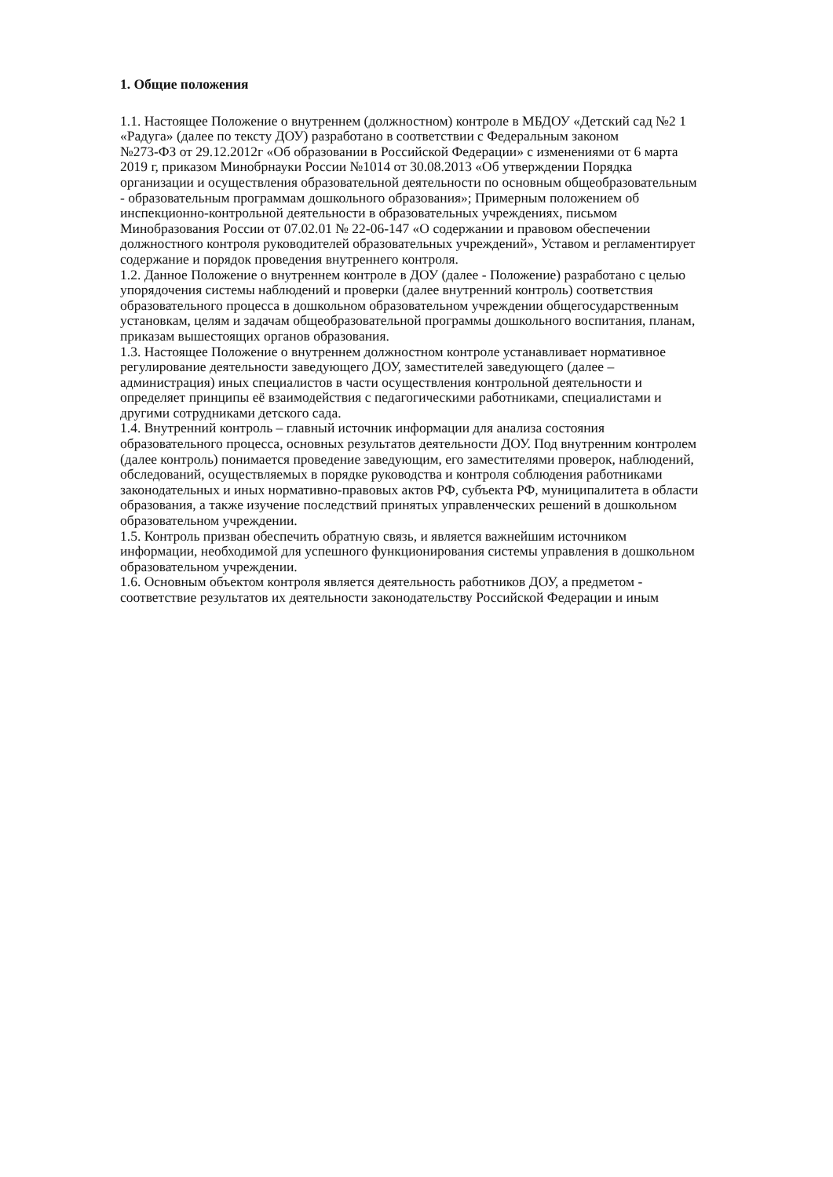1. Общие положения
1.1. Настоящее Положение о внутреннем (должностном) контроле в МБДОУ «Детский сад №2 1
«Радуга» (далее по тексту ДОУ) разработано в соответствии с Федеральным законом
№273-ФЗ от 29.12.2012г «Об образовании в Российской Федерации» с изменениями от 6 марта
2019 г, приказом Минобрнауки России №1014 от 30.08.2013 «Об утверждении Порядка
организации и осуществления образовательной деятельности по основным общеобразовательным
- образовательным программам дошкольного образования»; Примерным положением об
инспекционно-контрольной деятельности в образовательных учреждениях, письмом
Минобразования России от 07.02.01 № 22-06-147 «О содержании и правовом обеспечении
должностного контроля руководителей образовательных учреждений», Уставом и регламентирует
содержание и порядок проведения внутреннего контроля.
1.2. Данное Положение о внутреннем контроле в ДОУ (далее - Положение) разработано с целью
упорядочения системы наблюдений и проверки (далее внутренний контроль) соответствия
образовательного процесса в дошкольном образовательном учреждении общегосударственным
установкам, целям и задачам общеобразовательной программы дошкольного воспитания, планам,
приказам вышестоящих органов образования.
1.3. Настоящее Положение о внутреннем должностном контроле устанавливает нормативное
регулирование деятельности заведующего ДОУ, заместителей заведующего (далее –
администрация) иных специалистов в части осуществления контрольной деятельности и
определяет принципы её взаимодействия с педагогическими работниками, специалистами и
другими сотрудниками детского сада.
1.4. Внутренний контроль – главный источник информации для анализа состояния
образовательного процесса, основных результатов деятельности ДОУ. Под внутренним контролем
(далее контроль) понимается проведение заведующим, его заместителями проверок, наблюдений,
обследований, осуществляемых в порядке руководства и контроля соблюдения работниками
законодательных и иных нормативно-правовых актов РФ, субъекта РФ, муниципалитета в области
образования, а также изучение последствий принятых управленческих решений в дошкольном
образовательном учреждении.
1.5. Контроль призван обеспечить обратную связь, и является важнейшим источником
информации, необходимой для успешного функционирования системы управления в дошкольном
образовательном учреждении.
1.6. Основным объектом контроля является деятельность работников ДОУ, а предметом -
соответствие результатов их деятельности законодательству Российской Федерации и иным